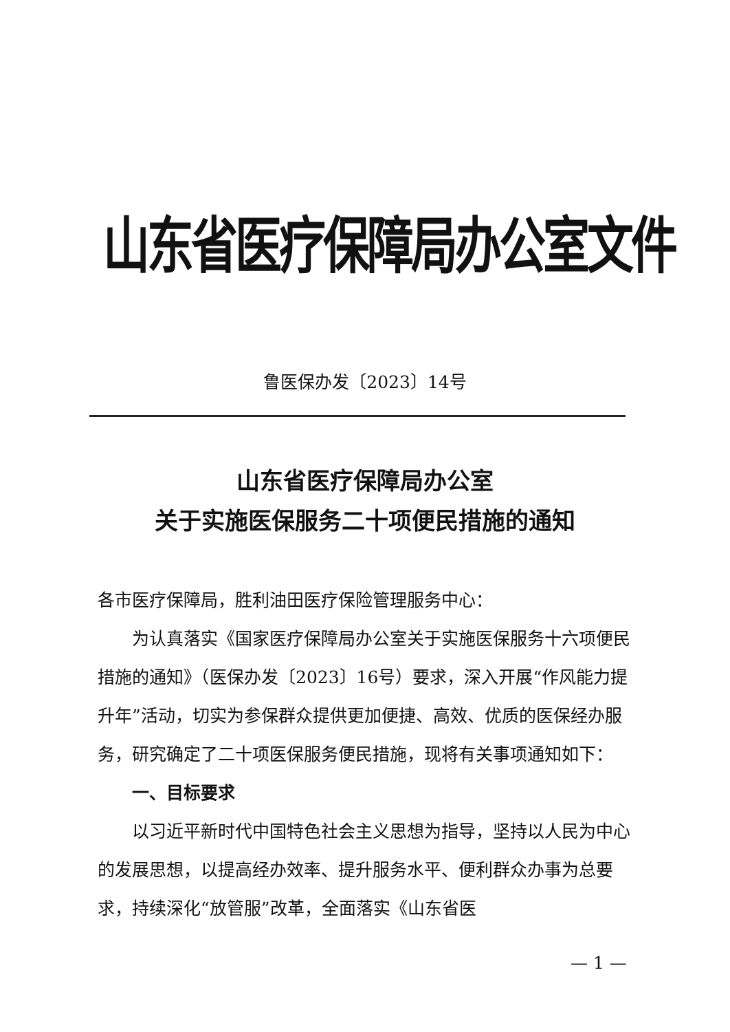山东省医疗保障局办公室文件
鲁医保办发〔2023〕14号
山东省医疗保障局办公室
关于实施医保服务二十项便民措施的通知
各市医疗保障局，胜利油田医疗保险管理服务中心：
为认真落实《国家医疗保障局办公室关于实施医保服务十六项便民措施的通知》（医保办发〔2023〕16号）要求，深入开展“作风能力提升年”活动，切实为参保群众提供更加便捷、高效、优质的医保经办服务，研究确定了二十项医保服务便民措施，现将有关事项通知如下：
一、目标要求
以习近平新时代中国特色社会主义思想为指导，坚持以人民为中心的发展思想，以提高经办效率、提升服务水平、便利群众办事为总要求，持续深化“放管服”改革，全面落实《山东省医
— 1 —